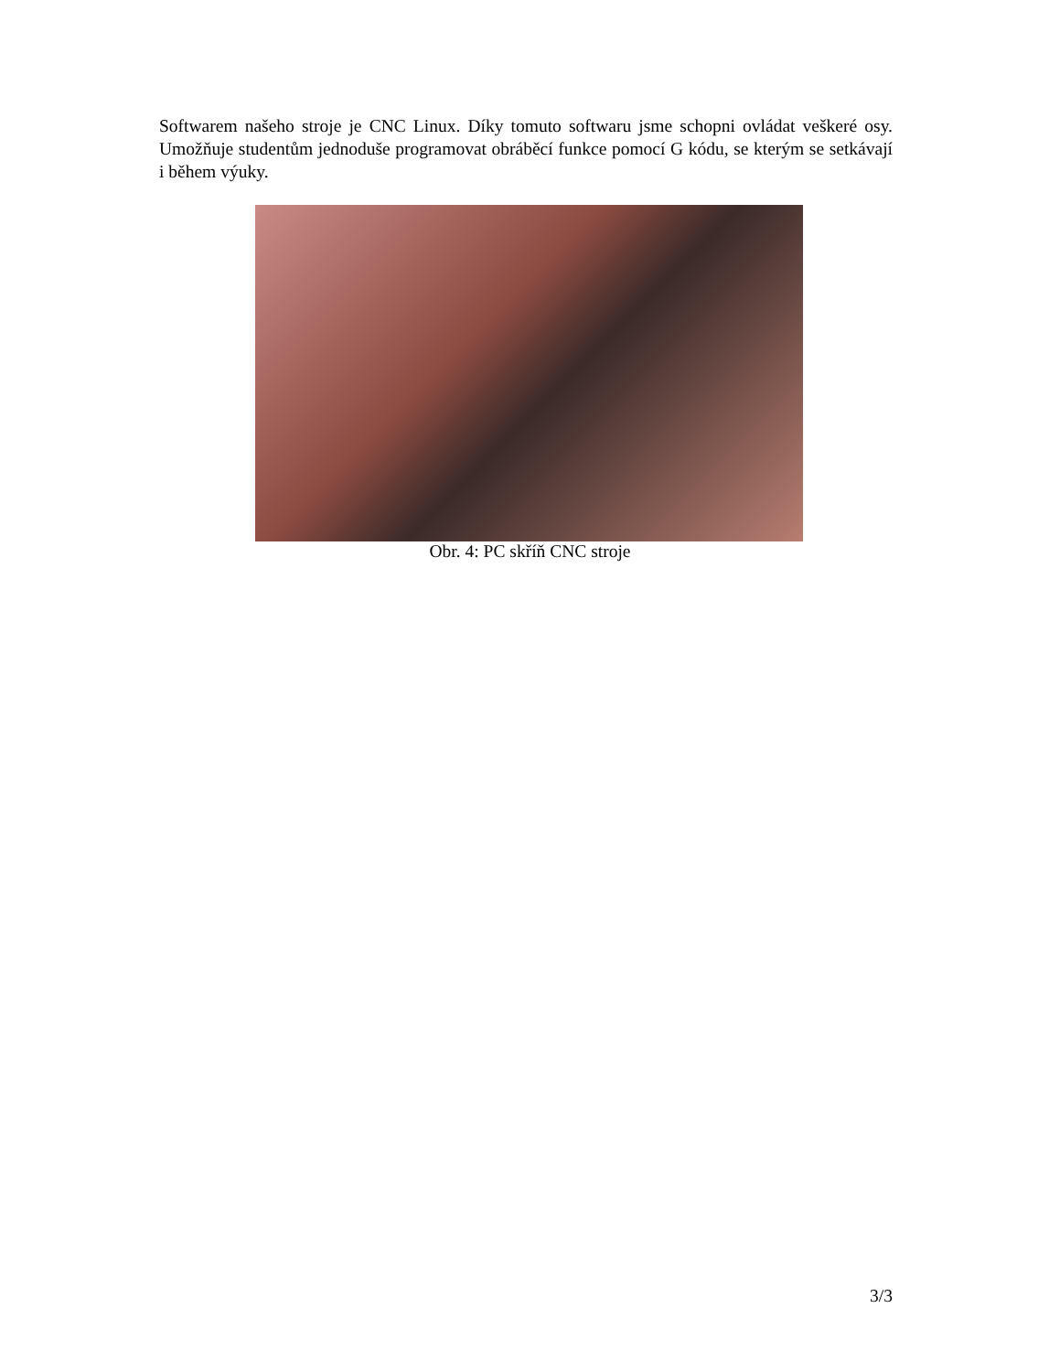Softwarem našeho stroje je CNC Linux. Díky tomuto softwaru jsme schopni ovládat veškeré osy. Umožňuje studentům jednoduše programovat obráběcí funkce pomocí G kódu, se kterým se setkávají i během výuky.
Obr. 4: PC skříň CNC stroje
3/3